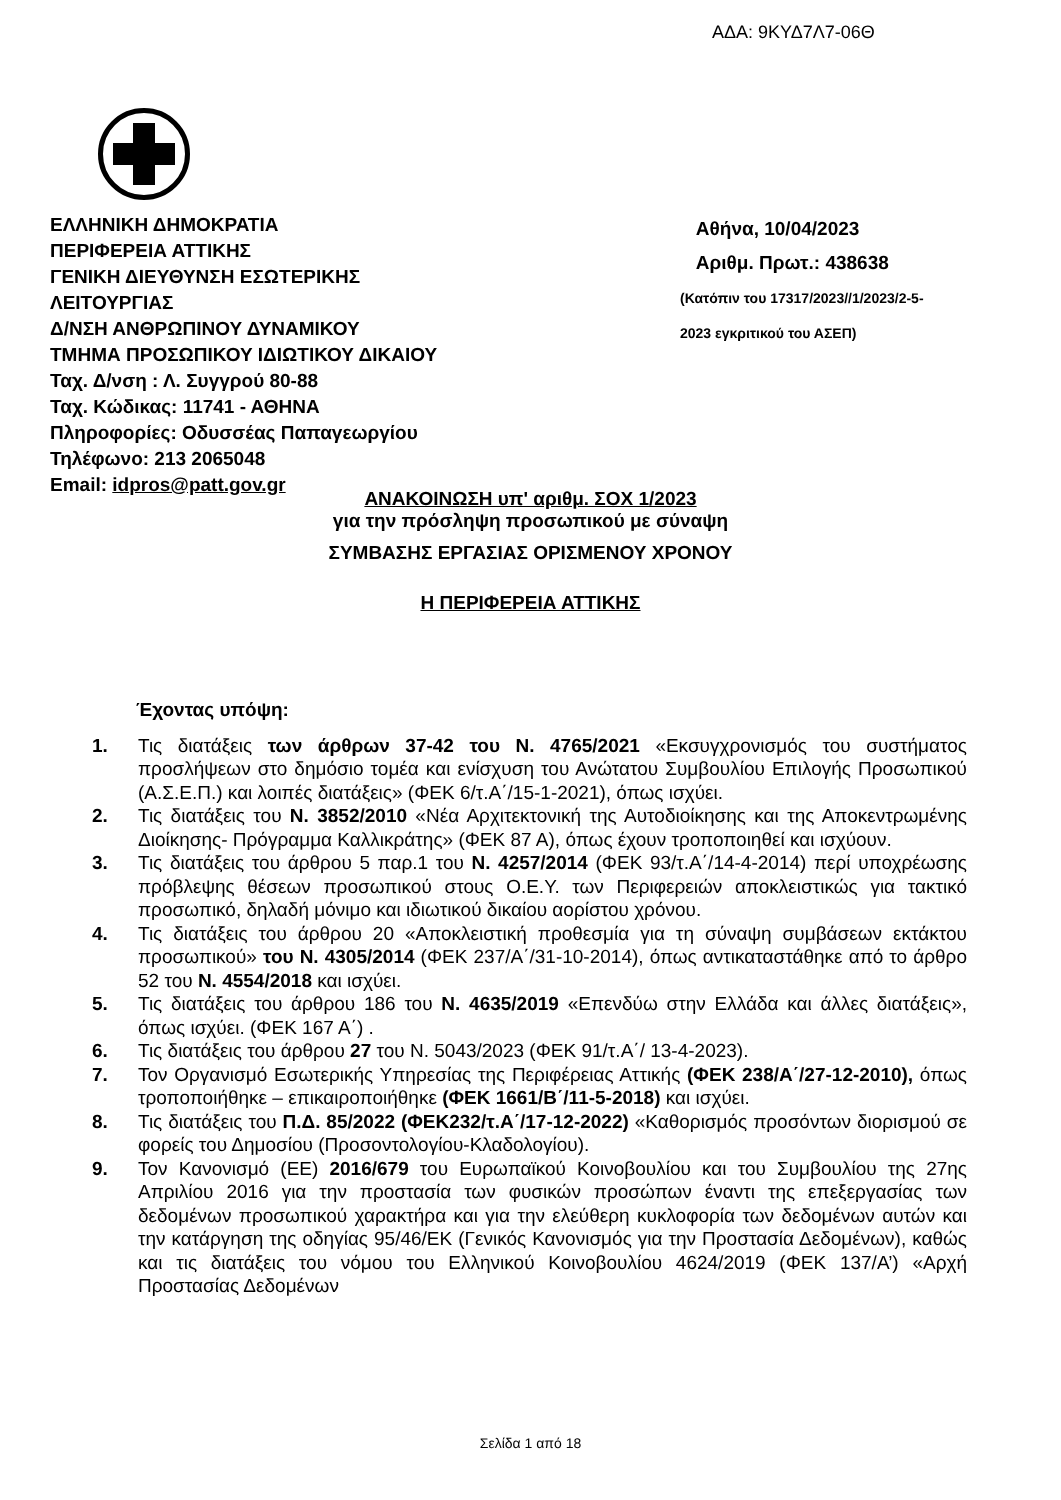ΑΔΑ: 9ΚΥΔ7Λ7-06Θ
ΕΛΛΗΝΙΚΗ ΔΗΜΟΚΡΑΤΙΑ
ΠΕΡΙΦΕΡΕΙΑ ΑΤΤΙΚΗΣ
ΓΕΝΙΚΗ ΔΙΕΥΘΥΝΣΗ ΕΣΩΤΕΡΙΚΗΣ
ΛΕΙΤΟΥΡΓΙΑΣ
Δ/ΝΣΗ ΑΝΘΡΩΠΙΝΟΥ ΔΥΝΑΜΙΚΟΥ
ΤΜΗΜΑ ΠΡΟΣΩΠΙΚΟΥ ΙΔΙΩΤΙΚΟΥ ΔΙΚΑΙΟΥ
Ταχ. Δ/νση : Λ. Συγγρού 80-88
Ταχ. Κώδικας: 11741 - ΑΘΗΝΑ
Πληροφορίες: Οδυσσέας Παπαγεωργίου
Τηλέφωνο: 213 2065048
Email: idpros@patt.gov.gr
Αθήνα, 10/04/2023
Αριθμ. Πρωτ.: 438638
(Κατόπιν του 17317/2023//1/2023/2-5-
2023 εγκριτικού του ΑΣΕΠ)
ΑΝΑΚΟΙΝΩΣΗ υπ' αριθμ. ΣΟΧ 1/2023
για την πρόσληψη προσωπικού με σύναψη
ΣΥΜΒΑΣΗΣ ΕΡΓΑΣΙΑΣ ΟΡΙΣΜΕΝΟΥ ΧΡΟΝΟΥ
Η ΠΕΡΙΦΕΡΕΙΑ ΑΤΤΙΚΗΣ
Έχοντας υπόψη:
1. Τις διατάξεις των άρθρων 37-42 του Ν. 4765/2021 «Εκσυγχρονισμός του συστήματος προσλήψεων στο δημόσιο τομέα και ενίσχυση του Ανώτατου Συμβουλίου Επιλογής Προσωπικού (Α.Σ.Ε.Π.) και λοιπές διατάξεις» (ΦΕΚ 6/τ.Α΄/15-1-2021), όπως ισχύει.
2. Τις διατάξεις του Ν. 3852/2010 «Νέα Αρχιτεκτονική της Αυτοδιοίκησης και της Αποκεντρωμένης Διοίκησης- Πρόγραμμα Καλλικράτης» (ΦΕΚ 87 Α), όπως έχουν τροποποιηθεί και ισχύουν.
3. Τις διατάξεις του άρθρου 5 παρ.1 του Ν. 4257/2014 (ΦΕΚ 93/τ.Α΄/14-4-2014) περί υποχρέωσης πρόβλεψης θέσεων προσωπικού στους Ο.Ε.Υ. των Περιφερειών αποκλειστικώς για τακτικό προσωπικό, δηλαδή μόνιμο και ιδιωτικού δικαίου αορίστου χρόνου.
4. Τις διατάξεις του άρθρου 20 «Αποκλειστική προθεσμία για τη σύναψη συμβάσεων εκτάκτου προσωπικού» του Ν. 4305/2014 (ΦΕΚ 237/Α΄/31-10-2014), όπως αντικαταστάθηκε από το άρθρο 52 του Ν. 4554/2018 και ισχύει.
5. Τις διατάξεις του άρθρου 186 του Ν. 4635/2019 «Επενδύω στην Ελλάδα και άλλες διατάξεις», όπως ισχύει. (ΦΕΚ 167 Α΄) .
6. Τις διατάξεις του άρθρου 27 του Ν. 5043/2023 (ΦΕΚ 91/τ.Α΄/ 13-4-2023).
7. Τον Οργανισμό Εσωτερικής Υπηρεσίας της Περιφέρειας Αττικής (ΦΕΚ 238/Α΄/27-12-2010), όπως τροποποιήθηκε – επικαιροποιήθηκε (ΦΕΚ 1661/Β΄/11-5-2018) και ισχύει.
8. Τις διατάξεις του Π.Δ. 85/2022 (ΦΕΚ232/τ.Α΄/17-12-2022) «Καθορισμός προσόντων διορισμού σε φορείς του Δημοσίου (Προσοντολογίου-Κλαδολογίου).
9. Τον Κανονισμό (ΕΕ) 2016/679 του Ευρωπαϊκού Κοινοβουλίου και του Συμβουλίου της 27ης Απριλίου 2016 για την προστασία των φυσικών προσώπων έναντι της επεξεργασίας των δεδομένων προσωπικού χαρακτήρα και για την ελεύθερη κυκλοφορία των δεδομένων αυτών και την κατάργηση της οδηγίας 95/46/ΕΚ (Γενικός Κανονισμός για την Προστασία Δεδομένων), καθώς και τις διατάξεις του νόμου του Ελληνικού Κοινοβουλίου 4624/2019 (ΦΕΚ 137/Α’) «Αρχή Προστασίας Δεδομένων
Σελίδα 1 από 18